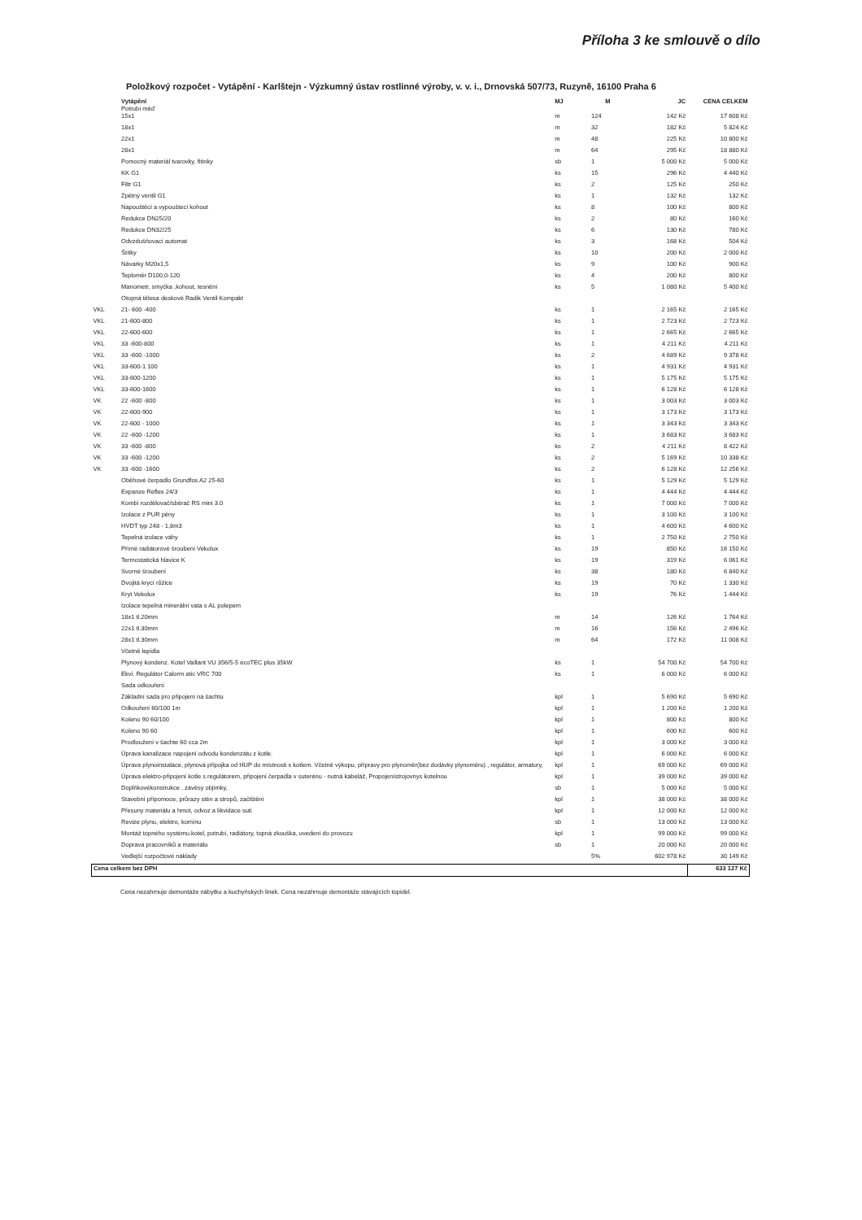Příloha 3 ke smlouvě o dílo
Položkový rozpočet - Vytápění - Karlštejn - Výzkumný ústav rostlinné výroby, v. v. i., Drnovská 507/73, Ruzyně, 16100 Praha 6
| | Vytápění Potrubí měď | MJ | M | JC | CENA CELKEM |
| | 15x1 | m | 124 | 142 Kč | 17 608 Kč |
| | 18x1 | m | 32 | 182 Kč | 5 824 Kč |
| | 22x1 | m | 48 | 225 Kč | 10 800 Kč |
| | 28x1 | m | 64 | 295 Kč | 18 880 Kč |
| | Pomocný materiál tvarovky, fitinky | sb | 1 | 5 000 Kč | 5 000 Kč |
| | KK G1 | ks | 15 | 296 Kč | 4 440 Kč |
| | Filtr G1 | ks | 2 | 125 Kč | 250 Kč |
| | Zpětný ventil G1 | ks | 1 | 132 Kč | 132 Kč |
| | Napouštěcí a vypouštecí kohout | ks | 8 | 100 Kč | 800 Kč |
| | Redukce DN25/20 | ks | 2 | 80 Kč | 160 Kč |
| | Redukce DN32/25 | ks | 6 | 130 Kč | 780 Kč |
| | Odvzdušňovací automat | ks | 3 | 168 Kč | 504 Kč |
| | Štítky | ks | 10 | 200 Kč | 2 000 Kč |
| | Návarky M20x1,5 | ks | 9 | 100 Kč | 900 Kč |
| | Teploměr D100,0-120 | ks | 4 | 200 Kč | 800 Kč |
| | Manometr, smyčka ,kohout, tesnění | ks | 5 | 1 080 Kč | 5 400 Kč |
| | Otopná tělesa deskové Radik Ventil Kompakt | | | | |
| VKL | 21- 600 -400 | ks | 1 | 2 165 Kč | 2 165 Kč |
| VKL | 21-600-800 | ks | 1 | 2 723 Kč | 2 723 Kč |
| VKL | 22-600-600 | ks | 1 | 2 665 Kč | 2 665 Kč |
| VKL | 33 -600-800 | ks | 1 | 4 211 Kč | 4 211 Kč |
| VKL | 33 -600 -1000 | ks | 2 | 4 689 Kč | 9 378 Kč |
| VKL | 33-600-1 100 | ks | 1 | 4 931 Kč | 4 931 Kč |
| VKL | 33-600-1200 | ks | 1 | 5 175 Kč | 5 175 Kč |
| VKL | 33-600-1600 | ks | 1 | 6 128 Kč | 6 128 Kč |
| VK | 22 -600 -800 | ks | 1 | 3 003 Kč | 3 003 Kč |
| VK | 22-600-900 | ks | 1 | 3 173 Kč | 3 173 Kč |
| VK | 22-600 - 1000 | ks | 1 | 3 343 Kč | 3 343 Kč |
| VK | 22 -600 -1200 | ks | 1 | 3 683 Kč | 3 683 Kč |
| VK | 33 -600 -800 | ks | 2 | 4 211 Kč | 8 422 Kč |
| VK | 33 -600 -1200 | ks | 2 | 5 169 Kč | 10 338 Kč |
| VK | 33 -600 -1600 | ks | 2 | 6 128 Kč | 12 256 Kč |
| | Oběhové čerpadlo Grundfos A2 25-60 | ks | 1 | 5 129 Kč | 5 129 Kč |
| | Expanze Reflex 24/3 | ks | 1 | 4 444 Kč | 4 444 Kč |
| | Kombi rozdělovač/sběrač RS mini 3.0 | ks | 1 | 7 000 Kč | 7 000 Kč |
| | Izolace z PUR pěny | ks | 1 | 3 100 Kč | 3 100 Kč |
| | HVDT typ 248 - 1,8m3 | ks | 1 | 4 600 Kč | 4 600 Kč |
| | Tepelná izolace váhy | ks | 1 | 2 750 Kč | 2 750 Kč |
| | Přímé radiátorové šroubení Vekolux | ks | 19 | 850 Kč | 16 150 Kč |
| | Termostatická hlavice K | ks | 19 | 319 Kč | 6 061 Kč |
| | Svorné šroubení | ks | 38 | 180 Kč | 6 840 Kč |
| | Dvojitá krycí růžice | ks | 19 | 70 Kč | 1 330 Kč |
| | Kryt Vekolux | ks | 19 | 76 Kč | 1 444 Kč |
| | Izolace tepelná minerální vata s AL polepem | | | | |
| | 18x1 tl.20mm | m | 14 | 126 Kč | 1 764 Kč |
| | 22x1 tl.30mm | m | 16 | 156 Kč | 2 496 Kč |
| | 28x1 tl.30mm | m | 64 | 172 Kč | 11 008 Kč |
| | Včetně lepidla | | | | |
| | Plynový kondenz. Kotel Vaillant VU 356/5-5 ecoTEC plus 35kW | ks | 1 | 54 700 Kč | 54 700 Kč |
| | Ekvi. Regulátor Calorm atic VRC 700 | ks | 1 | 6 000 Kč | 6 000 Kč |
| | Sada odkouření | | | | |
| | Základní sada pro připojení na šachtu | kpl | 1 | 5 690 Kč | 5 690 Kč |
| | Odkouření 60/100 1m | kpl | 1 | 1 200 Kč | 1 200 Kč |
| | Koleno 90 60/100 | kpl | 1 | 800 Kč | 800 Kč |
| | Koleno 90 60 | kpl | 1 | 600 Kč | 600 Kč |
| | Prodloužení v šachte 60 cca 2m | kpl | 1 | 3 000 Kč | 3 000 Kč |
| | Úprava kanalizace napojení odvodu kondenzátu z kotle. | kpl | 1 | 6 000 Kč | 6 000 Kč |
| | Úprava plynoinstalace, plynová přípojka od HUP do místnosti s kotlem. Včetně výkopu, přípravy pro plynoměr(bez dodávky plynoměru) , regulátor, armatury, | kpl | 1 | 69 000 Kč | 69 000 Kč |
| | Úprava elektro-připojení kotle s regulátorem, připojení čerpadla v suterénu - nutná kabeláž, Propojenístrojovnys kotelnou | kpl | 1 | 39 000 Kč | 39 000 Kč |
| | Doplňkovékonstrukce , závěsy objímky, | sb | 1 | 5 000 Kč | 5 000 Kč |
| | Stavební přípomoce, průrazy stěn a stropů, začištění | kpl | 1 | 38 000 Kč | 38 000 Kč |
| | Přesuny materiálu a hmot, odvoz a likvidace suti | kpl | 1 | 12 000 Kč | 12 000 Kč |
| | Revize plynu, elektro, komínu | sb | 1 | 13 000 Kč | 13 000 Kč |
| | Montáž topného systému.kotel, potrubí, radiátory, topná zkouška, uvedení do provozu | kpl | 1 | 99 000 Kč | 99 000 Kč |
| | Doprava pracovníků a materiálu | sb | 1 | 20 000 Kč | 20 000 Kč |
| | Vedlejší rozpočtové náklady | | 5% | 602 978 Kč | 30 149 Kč |
| Cena celkem bez DPH | | | | | 633 127 Kč |
Cena nezahrnuje demontáže nábytku a kuchyňských linek. Cena nezahrnuje demontáže stávajících topidel.